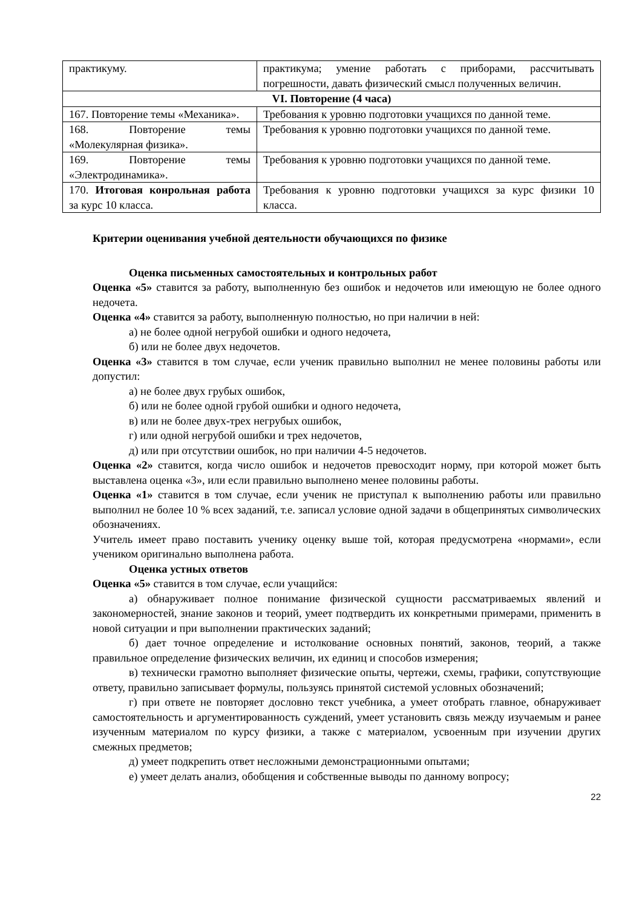| практикуму. | практикума; умение работать с приборами, рассчитывать погрешности, давать физический смысл полученных величин. |
| VI. Повторение (4 часа) | |
| 167. Повторение темы «Механика». | Требования к уровню подготовки учащихся по данной теме. |
| 168. Повторение темы «Молекулярная физика». | Требования к уровню подготовки учащихся по данной теме. |
| 169. Повторение темы «Электродинамика». | Требования к уровню подготовки учащихся по данной теме. |
| 170. Итоговая конрольная работа за курс 10 класса. | Требования к уровню подготовки учащихся за курс физики 10 класса. |
Критерии оценивания учебной деятельности обучающихся по физике
Оценка письменных самостоятельных и контрольных работ
Оценка «5» ставится за работу, выполненную без ошибок и недочетов или имеющую не более одного недочета.
Оценка «4» ставится за работу, выполненную полностью, но при наличии в ней:
а) не более одной негрубой ошибки и одного недочета,
б) или не более двух недочетов.
Оценка «3» ставится в том случае, если ученик правильно выполнил не менее половины работы или допустил:
а) не более двух грубых ошибок,
б) или не более одной грубой ошибки и одного недочета,
в) или не более двух-трех негрубых ошибок,
г) или одной негрубой ошибки и трех недочетов,
д) или при отсутствии ошибок, но при наличии 4-5 недочетов.
Оценка «2» ставится, когда число ошибок и недочетов превосходит норму, при которой может быть выставлена оценка «3», или если правильно выполнено менее половины работы.
Оценка «1» ставится в том случае, если ученик не приступал к выполнению работы или правильно выполнил не более 10 % всех заданий, т.е. записал условие одной задачи в общепринятых символических обозначениях.
Учитель имеет право поставить ученику оценку выше той, которая предусмотрена «нормами», если учеником оригинально выполнена работа.
Оценка устных ответов
Оценка «5» ставится в том случае, если учащийся:
а) обнаруживает полное понимание физической сущности рассматриваемых явлений и закономерностей, знание законов и теорий, умеет подтвердить их конкретными примерами, применить в новой ситуации и при выполнении практических заданий;
б) дает точное определение и истолкование основных понятий, законов, теорий, а также правильное определение физических величин, их единиц и способов измерения;
в) технически грамотно выполняет физические опыты, чертежи, схемы, графики, сопутствующие ответу, правильно записывает формулы, пользуясь принятой системой условных обозначений;
г) при ответе не повторяет дословно текст учебника, а умеет отобрать главное, обнаруживает самостоятельность и аргументированность суждений, умеет установить связь между изучаемым и ранее изученным материалом по курсу физики, а также с материалом, усвоенным при изучении других смежных предметов;
д) умеет подкрепить ответ несложными демонстрационными опытами;
е) умеет делать анализ, обобщения и собственные выводы по данному вопросу;
22